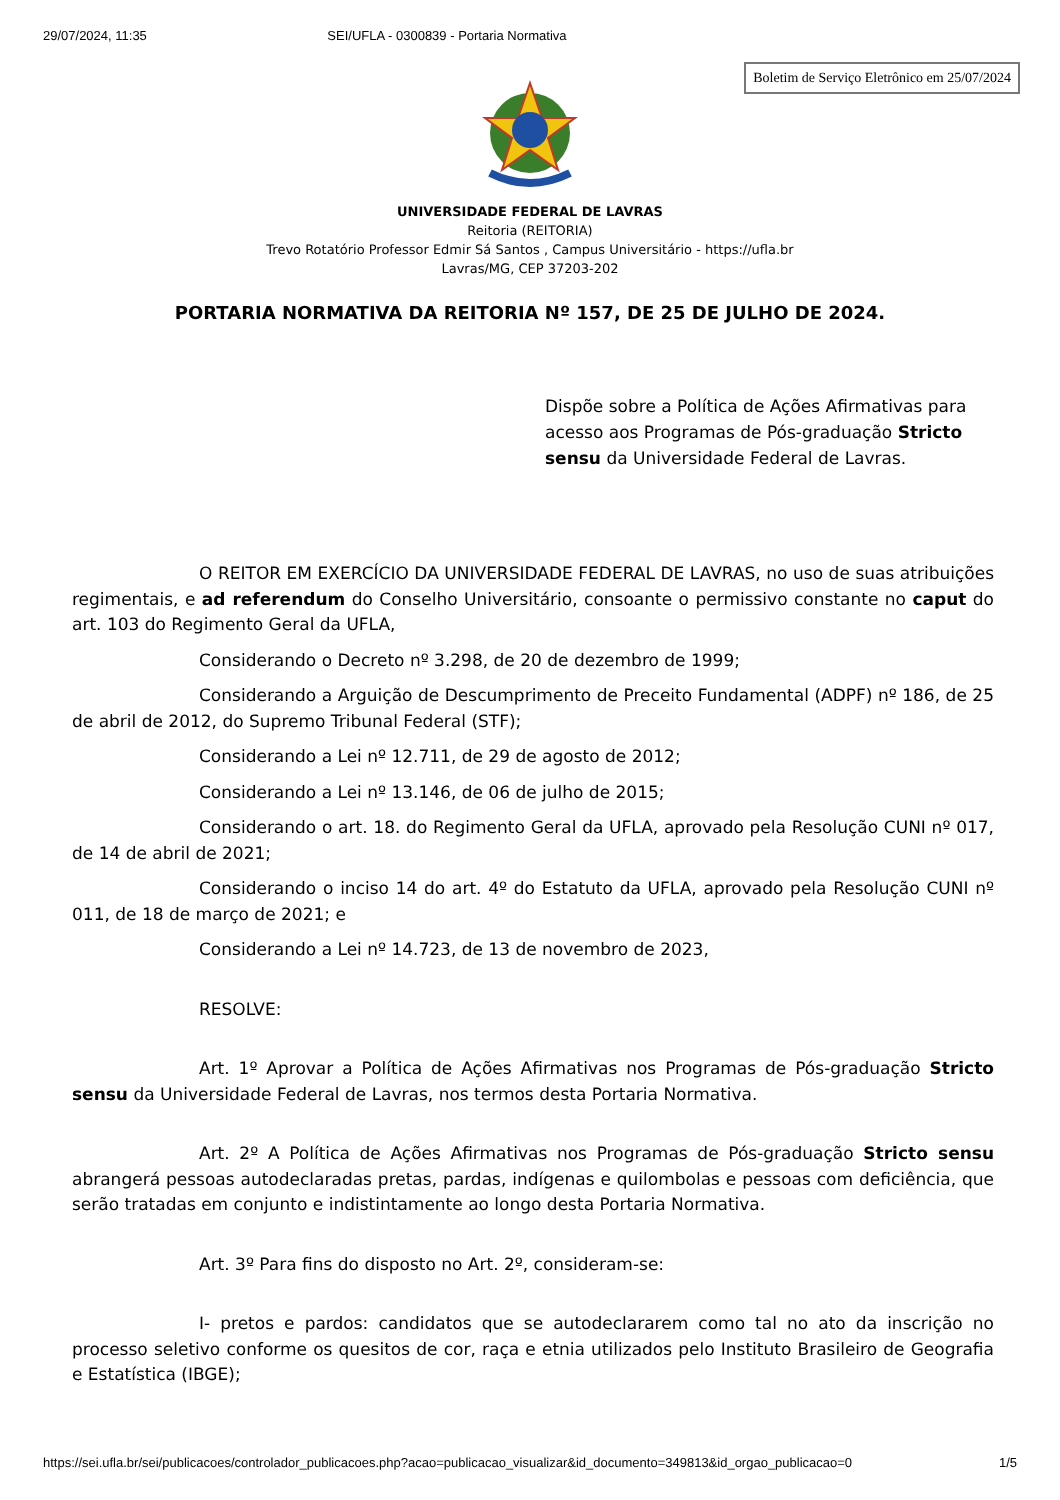29/07/2024, 11:35 SEI/UFLA - 0300839 - Portaria Normativa
Boletim de Serviço Eletrônico em 25/07/2024
UNIVERSIDADE FEDERAL DE LAVRAS
Reitoria (REITORIA)
Trevo Rotatório Professor Edmir Sá Santos , Campus Universitário - https://ufla.br
Lavras/MG, CEP 37203-202
PORTARIA NORMATIVA DA REITORIA Nº 157, DE 25 DE JULHO DE 2024.
Dispõe sobre a Política de Ações Afirmativas para acesso aos Programas de Pós-graduação Stricto sensu da Universidade Federal de Lavras.
O REITOR EM EXERCÍCIO DA UNIVERSIDADE FEDERAL DE LAVRAS, no uso de suas atribuições regimentais, e ad referendum do Conselho Universitário, consoante o permissivo constante no caput do art. 103 do Regimento Geral da UFLA,
Considerando o Decreto nº 3.298, de 20 de dezembro de 1999;
Considerando a Arguição de Descumprimento de Preceito Fundamental (ADPF) nº 186, de 25 de abril de 2012, do Supremo Tribunal Federal (STF);
Considerando a Lei nº 12.711, de 29 de agosto de 2012;
Considerando a Lei nº 13.146, de 06 de julho de 2015;
Considerando o art. 18. do Regimento Geral da UFLA, aprovado pela Resolução CUNI nº 017, de 14 de abril de 2021;
Considerando o inciso 14 do art. 4º do Estatuto da UFLA, aprovado pela Resolução CUNI nº 011, de 18 de março de 2021; e
Considerando a Lei nº 14.723, de 13 de novembro de 2023,
RESOLVE:
Art. 1º Aprovar a Política de Ações Afirmativas nos Programas de Pós-graduação Stricto sensu da Universidade Federal de Lavras, nos termos desta Portaria Normativa.
Art. 2º A Política de Ações Afirmativas nos Programas de Pós-graduação Stricto sensu abrangerá pessoas autodeclaradas pretas, pardas, indígenas e quilombolas e pessoas com deficiência, que serão tratadas em conjunto e indistintamente ao longo desta Portaria Normativa.
Art. 3º Para fins do disposto no Art. 2º, consideram-se:
I- pretos e pardos: candidatos que se autodeclararem como tal no ato da inscrição no processo seletivo conforme os quesitos de cor, raça e etnia utilizados pelo Instituto Brasileiro de Geografia e Estatística (IBGE);
https://sei.ufla.br/sei/publicacoes/controlador_publicacoes.php?acao=publicacao_visualizar&id_documento=349813&id_orgao_publicacao=0 1/5